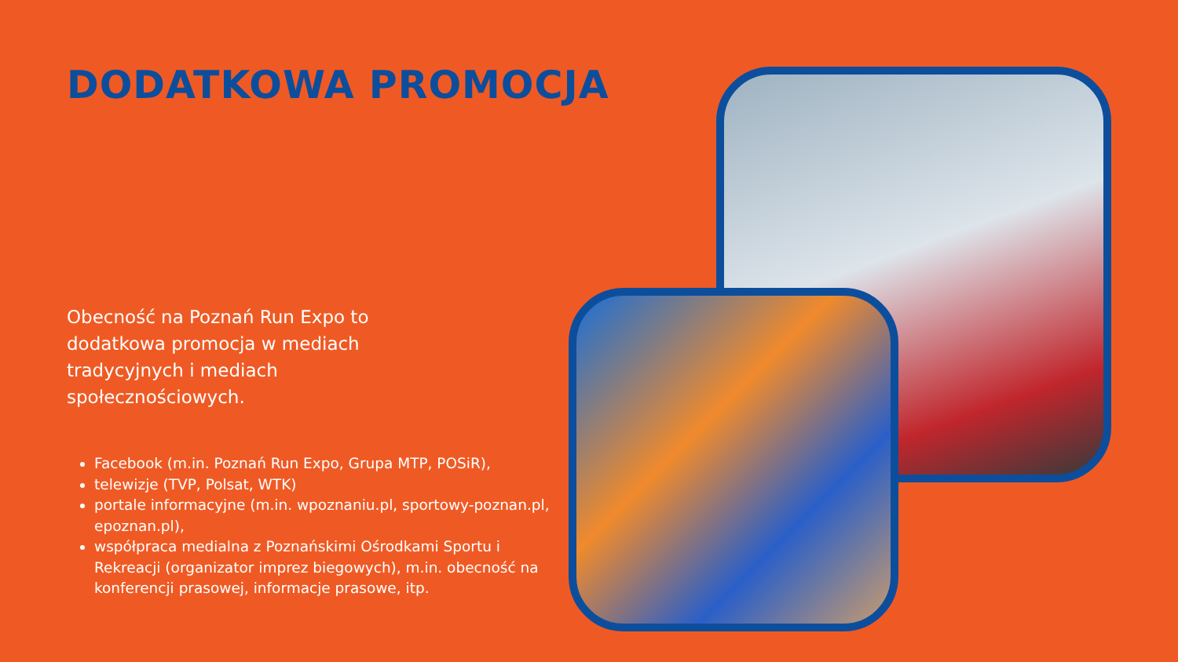DODATKOWA PROMOCJA
Obecność na Poznań Run Expo to dodatkowa promocja w mediach tradycyjnych i mediach społecznościowych.
Facebook (m.in. Poznań Run Expo, Grupa MTP, POSiR),
telewizje (TVP, Polsat, WTK)
portale informacyjne (m.in. wpoznaniu.pl, sportowy-poznan.pl, epoznan.pl),
współpraca medialna z Poznańskimi Ośrodkami Sportu i Rekreacji (organizator imprez biegowych), m.in. obecność na konferencji prasowej, informacje prasowe, itp.